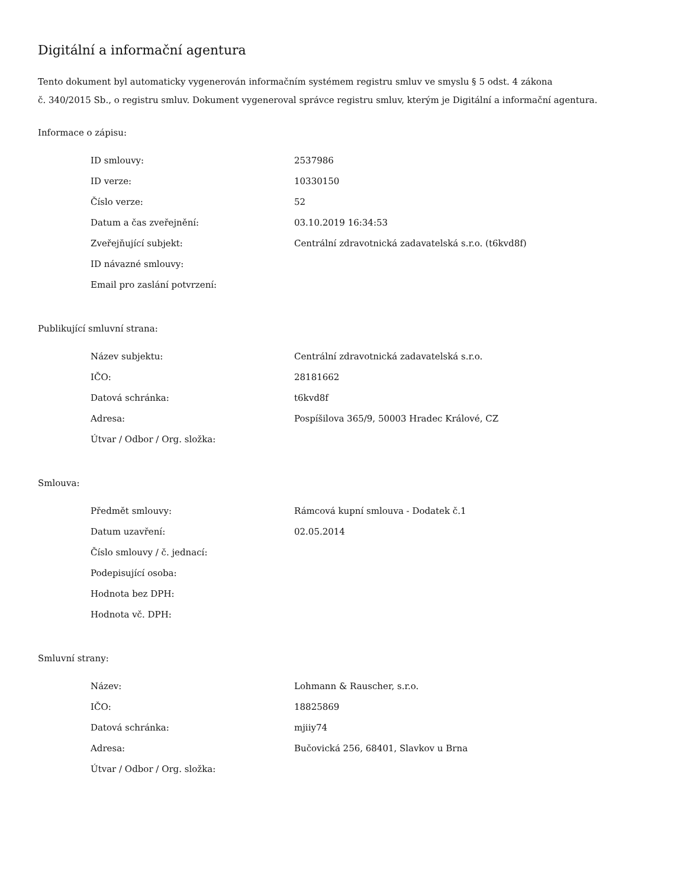Digitální a informační agentura
Tento dokument byl automaticky vygenerován informačním systémem registru smluv ve smyslu § 5 odst. 4 zákona
č. 340/2015 Sb., o registru smluv. Dokument vygeneroval správce registru smluv, kterým je Digitální a informační agentura.
Informace o zápisu:
| ID smlouvy: | 2537986 |
| ID verze: | 10330150 |
| Číslo verze: | 52 |
| Datum a čas zveřejnění: | 03.10.2019 16:34:53 |
| Zveřejňující subjekt: | Centrální zdravotnická zadavatelská s.r.o. (t6kvd8f) |
| ID návazné smlouvy: | |
| Email pro zaslání potvrzení: | |
Publikující smluvní strana:
| Název subjektu: | Centrální zdravotnická zadavatelská s.r.o. |
| IČO: | 28181662 |
| Datová schránka: | t6kvd8f |
| Adresa: | Pospíšilova 365/9, 50003 Hradec Králové, CZ |
| Útvar / Odbor / Org. složka: | |
Smlouva:
| Předmět smlouvy: | Rámcová kupní smlouva - Dodatek č.1 |
| Datum uzavření: | 02.05.2014 |
| Číslo smlouvy / č. jednací: | |
| Podepisující osoba: | |
| Hodnota bez DPH: | |
| Hodnota vč. DPH: | |
Smluvní strany:
| Název: | Lohmann & Rauscher, s.r.o. |
| IČO: | 18825869 |
| Datová schránka: | mjiiy74 |
| Adresa: | Bučovická 256, 68401, Slavkov u Brna |
| Útvar / Odbor / Org. složka: | |